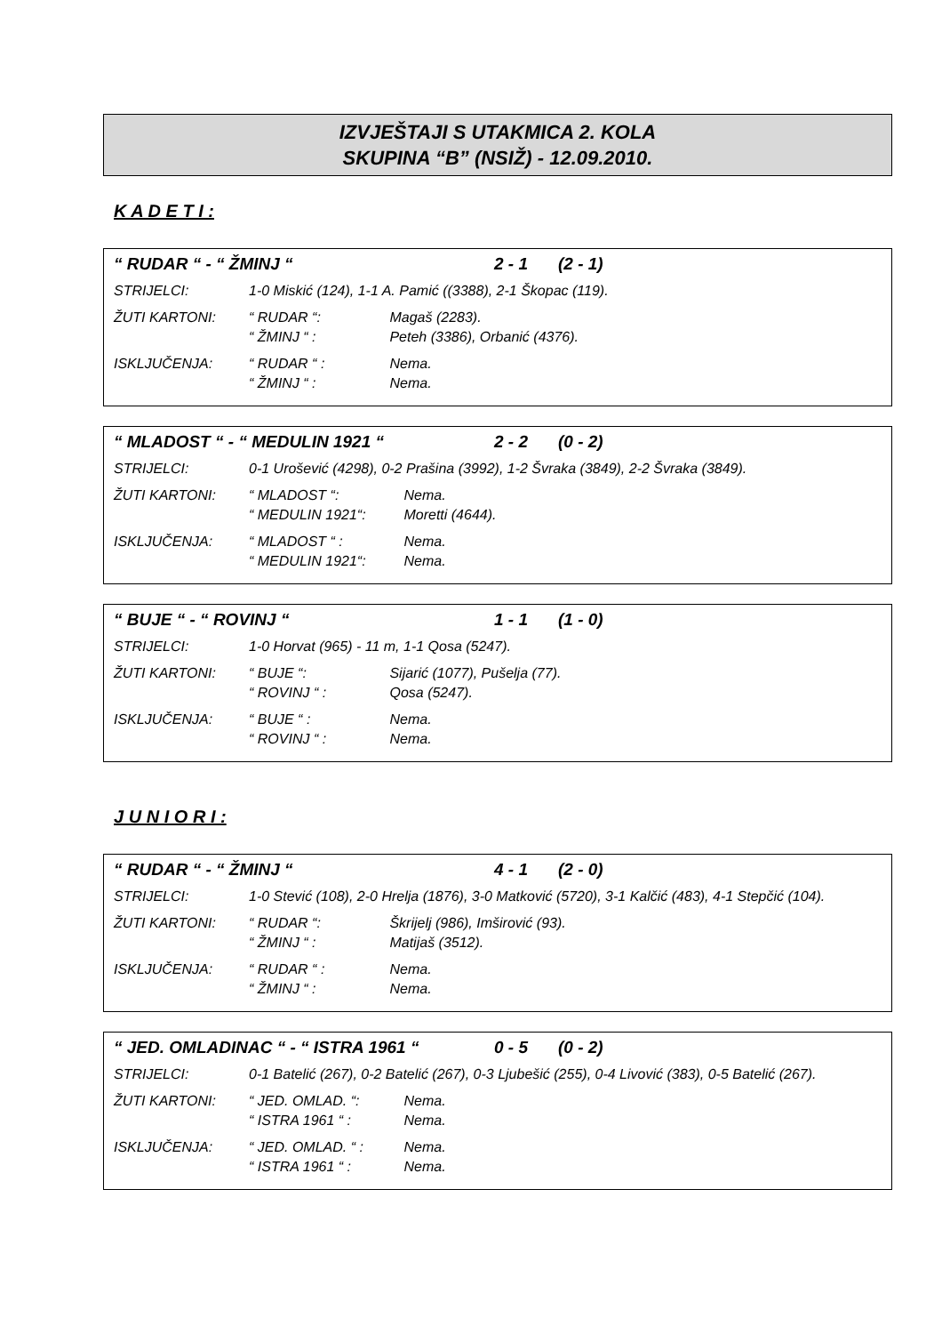IZVJEŠTAJI S UTAKMICA 2. KOLA
SKUPINA “B” (NSIŽ) - 12.09.2010.
K A D E T I :
“ RUDAR “ - “ ŽMINJ “2 - 1 (2 - 1)
STRIJELCI: 1-0 Miskić (124), 1-1 A. Pamić ((3388), 2-1 Škopac (119).
ŽUTI KARTONI: “ RUDAR “: Magaš (2283).
“ ŽMINJ “ : Peteh (3386), Orbanić (4376).
ISKLJUČENJA: “ RUDAR “ : Nema.
“ ŽMINJ “ : Nema.
“ MLADOST “ - “ MEDULIN 1921 “2 - 2 (0 - 2)
STRIJELCI: 0-1 Urošević (4298), 0-2 Prašina (3992), 1-2 Švraka (3849), 2-2 Švraka (3849).
ŽUTI KARTONI: “ MLADOST “: Nema.
“ MEDULIN 1921“: Moretti (4644).
ISKLJUČENJA: “ MLADOST “ : Nema.
“ MEDULIN 1921“: Nema.
“ BUJE “ - “ ROVINJ “1 - 1 (1 - 0)
STRIJELCI: 1-0 Horvat (965) - 11 m, 1-1 Qosa (5247).
ŽUTI KARTONI: “ BUJE “: Sijarić (1077), Pušelja (77).
“ ROVINJ “ : Qosa (5247).
ISKLJUČENJA: “ BUJE “ : Nema.
“ ROVINJ “ : Nema.
J U N I O R I :
“ RUDAR “ - “ ŽMINJ “4 - 1 (2 - 0)
STRIJELCI: 1-0 Stević (108), 2-0 Hrelja (1876), 3-0 Matković (5720), 3-1 Kalčić (483), 4-1 Stepčić (104).
ŽUTI KARTONI: “ RUDAR “: Škrijelj (986), Imširović (93).
“ ŽMINJ “ : Matijaš (3512).
ISKLJUČENJA: “ RUDAR “ : Nema.
“ ŽMINJ “ : Nema.
“ JED. OMLADINAC “ - “ ISTRA 1961 “0 - 5 (0 - 2)
STRIJELCI: 0-1 Batelić (267), 0-2 Batelić (267), 0-3 Ljubešić (255), 0-4 Livović (383), 0-5 Batelić (267).
ŽUTI KARTONI: “ JED. OMLAD. “: Nema.
“ ISTRA 1961 “ : Nema.
ISKLJUČENJA: “ JED. OMLAD. “ : Nema.
“ ISTRA 1961 “ : Nema.